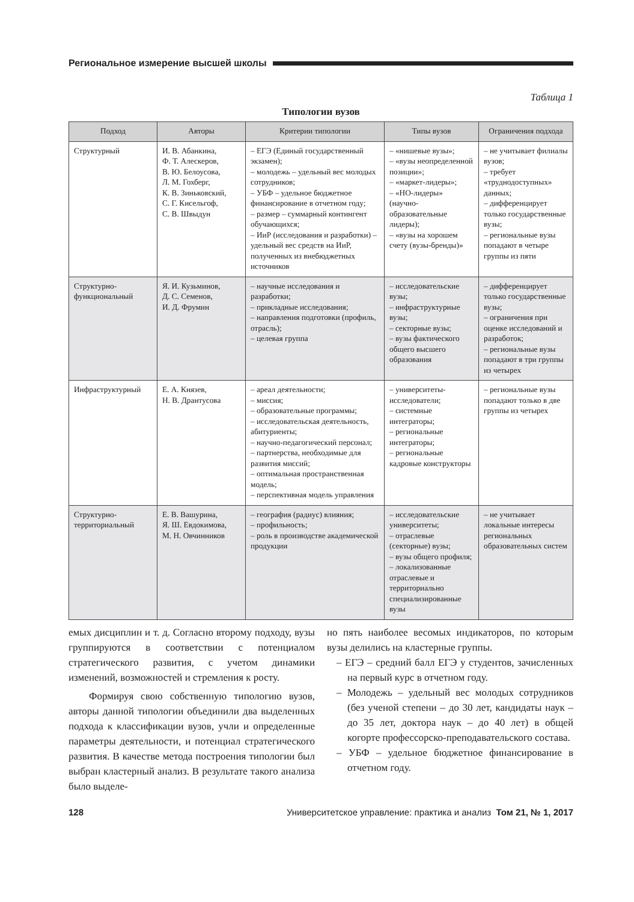Региональное измерение высшей школы
Таблица 1
Типологии вузов
| Подход | Авторы | Критерии типологии | Типы вузов | Ограничения подхода |
| --- | --- | --- | --- | --- |
| Структурный | И. В. Абанкина, Ф. Т. Алескеров, В. Ю. Белоусова, Л. М. Гохберг, К. В. Зиньковский, С. Г. Кисельгоф, С. В. Швыдун | – ЕГЭ (Единый государственный экзамен); – молодежь – удельный вес молодых сотрудников; – УБФ – удельное бюджетное финансирование в отчетном году; – размер – суммарный контингент обучающихся; – ИиР (исследования и разработки) – удельный вес средств на ИиР, полученных из внебюджетных источников | – «нишевые вузы»; – «вузы неопределенной позиции»; – «маркет-лидеры»; – «НО-лидеры» (научно-образовательные лидеры); – «вузы на хорошем счету (вузы-бренды)» | – не учитывает филиалы вузов; – требует «труднодоступных» данных; – дифференцирует только государственные вузы; – региональные вузы попадают в четыре группы из пяти |
| Структурно-функциональный | Я. И. Кузьминов, Д. С. Семенов, И. Д. Фрумин | – научные исследования и разработки; – прикладные исследования; – направления подготовки (профиль, отрасль); – целевая группа | – исследовательские вузы; – инфраструктурные вузы; – секторные вузы; – вузы фактического общего высшего образования | – дифференцирует только государственные вузы; – ограничения при оценке исследований и разработок; – региональные вузы попадают в три группы из четырех |
| Инфраструктурный | Е. А. Князев, Н. В. Дрантусова | – ареал деятельности; – миссия; – образовательные программы; – исследовательская деятельность, абитуриенты; – научно-педагогический персонал; – партнерства, необходимые для развития миссий; – оптимальная пространственная модель; – перспективная модель управления | – университеты-исследователи; – системные интеграторы; – региональные интеграторы; – региональные кадровые конструкторы | – региональные вузы попадают только в две группы из четырех |
| Структурно-территориальный | Е. В. Вашурина, Я. Ш. Евдокимова, М. Н. Овчинников | – география (радиус) влияния; – профильность; – роль в производстве академической продукции | – исследовательские университеты; – отраслевые (секторные) вузы; – вузы общего профиля; – локализованные отраслевые и территориально специализированные вузы | – не учитывает локальные интересы региональных образовательных систем |
емых дисциплин и т. д. Согласно второму подходу, вузы группируются в соответствии с потенциалом стратегического развития, с учетом динамики изменений, возможностей и стремления к росту.
Формируя свою собственную типологию вузов, авторы данной типологии объединили два выделенных подхода к классификации вузов, учли и определенные параметры деятельности, и потенциал стратегического развития. В качестве метода построения типологии был выбран кластерный анализ. В результате такого анализа было выделе-
но пять наиболее весомых индикаторов, по которым вузы делились на кластерные группы.
– ЕГЭ – средний балл ЕГЭ у студентов, зачисленных на первый курс в отчетном году.
– Молодежь – удельный вес молодых сотрудников (без ученой степени – до 30 лет, кандидаты наук – до 35 лет, доктора наук – до 40 лет) в общей когорте профессорско-преподавательского состава.
– УБФ – удельное бюджетное финансирование в отчетном году.
128 Университетское управление: практика и анализ Том 21, № 1, 2017